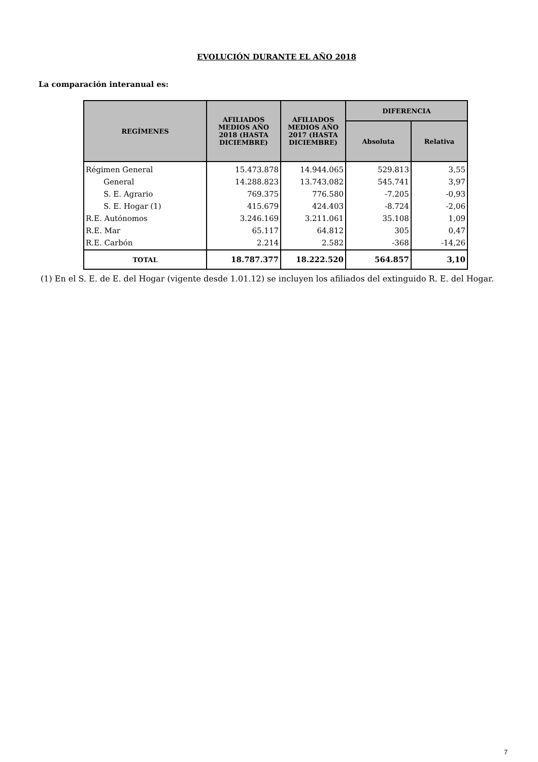EVOLUCIÓN DURANTE EL AÑO 2018
La comparación interanual es:
| REGÍMENES | AFILIADOS MEDIOS AÑO 2018 (HASTA DICIEMBRE) | AFILIADOS MEDIOS AÑO 2017 (HASTA DICIEMBRE) | DIFERENCIA | |
| --- | --- | --- | --- | --- |
| | | | Absoluta | Relativa |
| Régimen General | 15.473.878 | 14.944.065 | 529.813 | 3,55 |
| General | 14.288.823 | 13.743.082 | 545.741 | 3,97 |
| S. E. Agrario | 769.375 | 776.580 | -7.205 | -0,93 |
| S. E. Hogar (1) | 415.679 | 424.403 | -8.724 | -2,06 |
| R.E. Autónomos | 3.246.169 | 3.211.061 | 35.108 | 1,09 |
| R.E. Mar | 65.117 | 64.812 | 305 | 0,47 |
| R.E. Carbón | 2.214 | 2.582 | -368 | -14,26 |
| TOTAL | 18.787.377 | 18.222.520 | 564.857 | 3,10 |
(1) En el S. E. de E. del Hogar (vigente desde 1.01.12) se incluyen los afiliados del extinguido R. E. del Hogar.
7